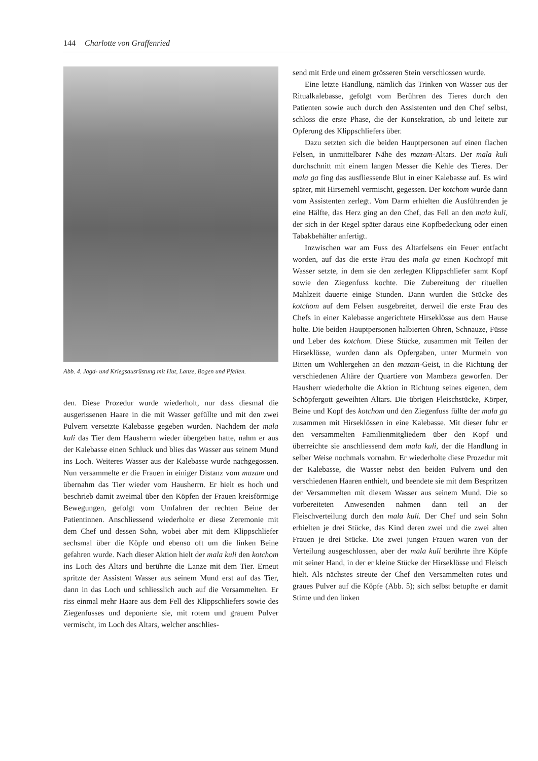144 Charlotte von Graffenried
Abb. 4. Jagd- und Kriegsausrüstung mit Hut, Lanze, Bogen und Pfeilen.
den. Diese Prozedur wurde wiederholt, nur dass diesmal die ausgerissenen Haare in die mit Wasser gefüllte und mit den zwei Pulvern versetzte Kalebasse gegeben wurden. Nachdem der mala kuli das Tier dem Hausherrn wieder übergeben hatte, nahm er aus der Kalebasse einen Schluck und blies das Wasser aus seinem Mund ins Loch. Weiteres Wasser aus der Kalebasse wurde nachgegossen. Nun versammelte er die Frauen in einiger Distanz vom mazam und übernahm das Tier wieder vom Hausherrn. Er hielt es hoch und beschrieb damit zweimal über den Köpfen der Frauen kreisförmige Bewegungen, gefolgt vom Umfahren der rechten Beine der Patientinnen. Anschliessend wiederholte er diese Zeremonie mit dem Chef und dessen Sohn, wobei aber mit dem Klippschliefer sechsmal über die Köpfe und ebenso oft um die linken Beine gefahren wurde. Nach dieser Aktion hielt der mala kuli den kotchom ins Loch des Altars und berührte die Lanze mit dem Tier. Erneut spritzte der Assistent Wasser aus seinem Mund erst auf das Tier, dann in das Loch und schliesslich auch auf die Versammelten. Er riss einmal mehr Haare aus dem Fell des Klippschliefers sowie des Ziegenfusses und deponierte sie, mit rotem und grauem Pulver vermischt, im Loch des Altars, welcher anschlies-
send mit Erde und einem grösseren Stein verschlossen wurde.
Eine letzte Handlung, nämlich das Trinken von Wasser aus der Ritualkalebasse, gefolgt vom Berühren des Tieres durch den Patienten sowie auch durch den Assistenten und den Chef selbst, schloss die erste Phase, die der Konsekration, ab und leitete zur Opferung des Klippschliefers über.
Dazu setzten sich die beiden Hauptpersonen auf einen flachen Felsen, in unmittelbarer Nähe des mazam-Altars. Der mala kuli durchschnitt mit einem langen Messer die Kehle des Tieres. Der mala ga fing das ausfliessende Blut in einer Kalebasse auf. Es wird später, mit Hirsemehl vermischt, gegessen. Der kotchom wurde dann vom Assistenten zerlegt. Vom Darm erhielten die Ausführenden je eine Hälfte, das Herz ging an den Chef, das Fell an den mala kuli, der sich in der Regel später daraus eine Kopfbedeckung oder einen Tabakbehälter anfertigt.
Inzwischen war am Fuss des Altarfelsens ein Feuer entfacht worden, auf das die erste Frau des mala ga einen Kochtopf mit Wasser setzte, in dem sie den zerlegten Klippschliefer samt Kopf sowie den Ziegenfuss kochte. Die Zubereitung der rituellen Mahlzeit dauerte einige Stunden. Dann wurden die Stücke des kotchom auf dem Felsen ausgebreitet, derweil die erste Frau des Chefs in einer Kalebasse angerichtete Hirseklösse aus dem Hause holte. Die beiden Hauptpersonen halbierten Ohren, Schnauze, Füsse und Leber des kotchom. Diese Stücke, zusammen mit Teilen der Hirseklösse, wurden dann als Opfergaben, unter Murmeln von Bitten um Wohlergehen an den mazam-Geist, in die Richtung der verschiedenen Altäre der Quartiere von Mambeza geworfen. Der Hausherr wiederholte die Aktion in Richtung seines eigenen, dem Schöpfergott geweihten Altars. Die übrigen Fleischstücke, Körper, Beine und Kopf des kotchom und den Ziegenfuss füllte der mala ga zusammen mit Hirseklössen in eine Kalebasse. Mit dieser fuhr er den versammelten Familienmitgliedern über den Kopf und überreichte sie anschliessend dem mala kuli, der die Handlung in selber Weise nochmals vornahm. Er wiederholte diese Prozedur mit der Kalebasse, die Wasser nebst den beiden Pulvern und den verschiedenen Haaren enthielt, und beendete sie mit dem Bespritzen der Versammelten mit diesem Wasser aus seinem Mund. Die so vorbereiteten Anwesenden nahmen dann teil an der Fleischverteilung durch den mala kuli. Der Chef und sein Sohn erhielten je drei Stücke, das Kind deren zwei und die zwei alten Frauen je drei Stücke. Die zwei jungen Frauen waren von der Verteilung ausgeschlossen, aber der mala kuli berührte ihre Köpfe mit seiner Hand, in der er kleine Stücke der Hirseklösse und Fleisch hielt. Als nächstes streute der Chef den Versammelten rotes und graues Pulver auf die Köpfe (Abb. 5); sich selbst betupfte er damit Stirne und den linken